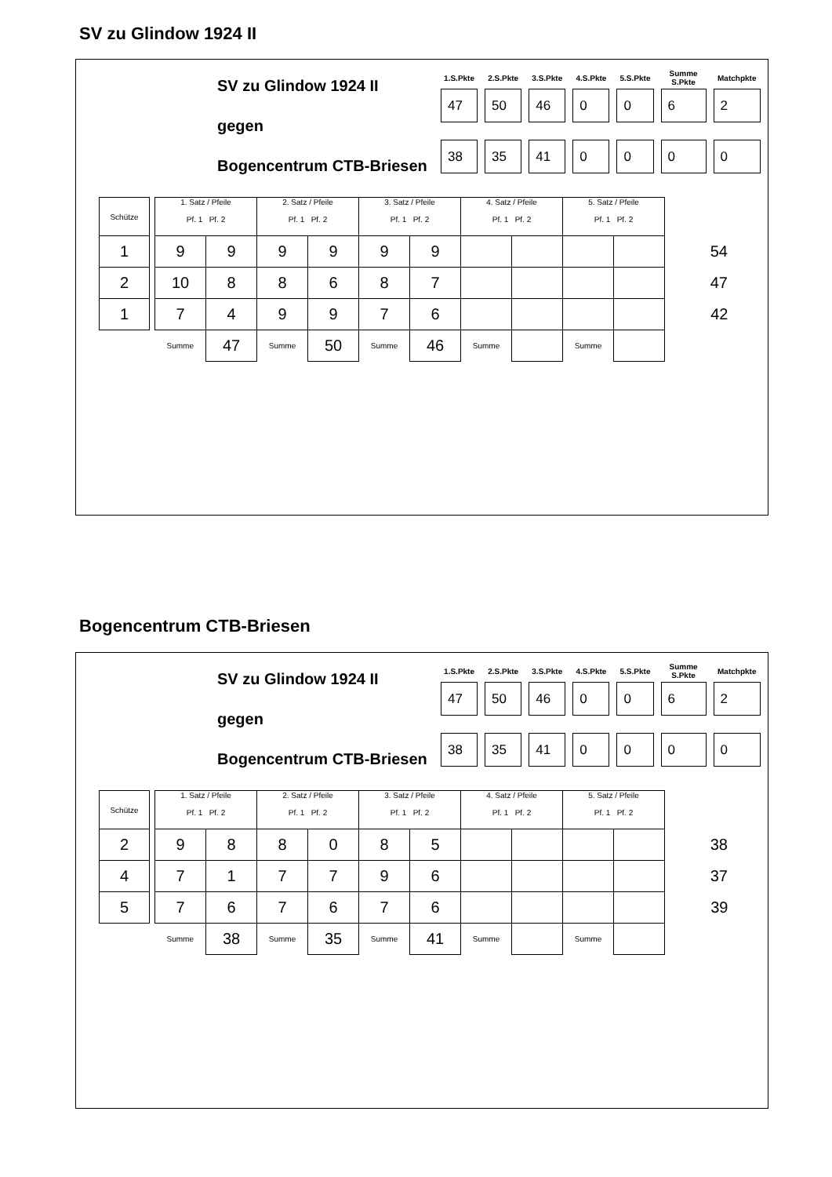SV zu Glindow 1924 II
SV zu Glindow 1924 II
gegen
Bogencentrum CTB-Briesen
| 1.S.Pkte | 2.S.Pkte | 3.S.Pkte | 4.S.Pkte | 5.S.Pkte | Summe S.Pkte | Matchpkte |
| --- | --- | --- | --- | --- | --- | --- |
| 47 | 50 | 46 | 0 | 0 | 6 | 2 |
| 38 | 35 | 41 | 0 | 0 | 0 | 0 |
| Schütze | | 1. Satz / Pfeile Pf. 1 Pf. 2 | | 2. Satz / Pfeile Pf. 1 Pf. 2 | | 3. Satz / Pfeile Pf. 1 Pf. 2 | | 4. Satz / Pfeile Pf. 1 Pf. 2 | | 5. Satz / Pfeile Pf. 1 Pf. 2 | | |
| 1 | | 9 | 9 | 9 | 9 | 9 | 9 | | | | | 54 |
| 2 | | 10 | 8 | 8 | 6 | 8 | 7 | | | | | 47 |
| 1 | | 7 | 4 | 9 | 9 | 7 | 6 | | | | | 42 |
| | | Summe | 47 | Summe | 50 | Summe | 46 | Summe | | Summe | | |
Bogencentrum CTB-Briesen
SV zu Glindow 1924 II
gegen
Bogencentrum CTB-Briesen
| 1.S.Pkte | 2.S.Pkte | 3.S.Pkte | 4.S.Pkte | 5.S.Pkte | Summe S.Pkte | Matchpkte |
| --- | --- | --- | --- | --- | --- | --- |
| 47 | 50 | 46 | 0 | 0 | 6 | 2 |
| 38 | 35 | 41 | 0 | 0 | 0 | 0 |
| Schütze | | 1. Satz / Pfeile Pf. 1 Pf. 2 | | 2. Satz / Pfeile Pf. 1 Pf. 2 | | 3. Satz / Pfeile Pf. 1 Pf. 2 | | 4. Satz / Pfeile Pf. 1 Pf. 2 | | 5. Satz / Pfeile Pf. 1 Pf. 2 | | |
| 2 | | 9 | 8 | 8 | 0 | 8 | 5 | | | | | 38 |
| 4 | | 7 | 1 | 7 | 7 | 9 | 6 | | | | | 37 |
| 5 | | 7 | 6 | 7 | 6 | 7 | 6 | | | | | 39 |
| | | Summe | 38 | Summe | 35 | Summe | 41 | Summe | | Summe | | |